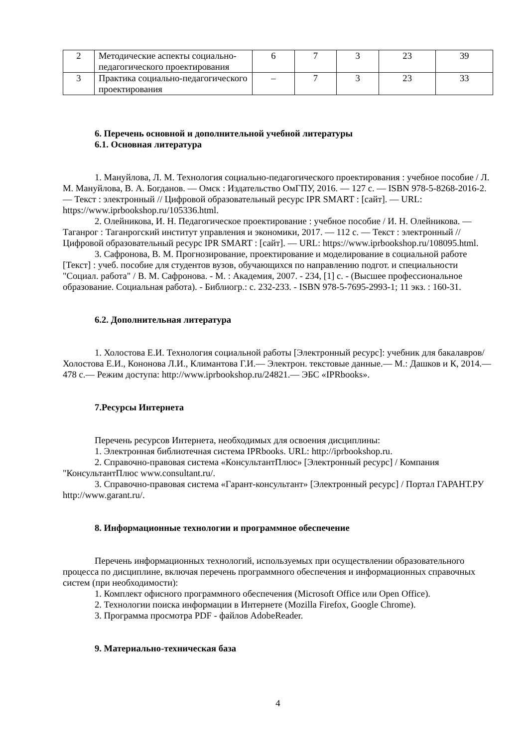| 2 | Методические аспекты социально-педагогического проектирования | 6 | 7 | 3 | 23 | 39 |
| 3 | Практика социально-педагогического проектирования | – | 7 | 3 | 23 | 33 |
6. Перечень основной и дополнительной учебной литературы
6.1. Основная литература
1. Мануйлова, Л. М. Технология социально-педагогического проектирования : учебное пособие / Л. М. Мануйлова, В. А. Богданов. — Омск : Издательство ОмГПУ, 2016. — 127 c. — ISBN 978-5-8268-2016-2. — Текст : электронный // Цифровой образовательный ресурс IPR SMART : [сайт]. — URL: https://www.iprbookshop.ru/105336.html.
2. Олейникова, И. Н. Педагогическое проектирование : учебное пособие / И. Н. Олейникова. — Таганрог : Таганрогский институт управления и экономики, 2017. — 112 c. — Текст : электронный // Цифровой образовательный ресурс IPR SMART : [сайт]. — URL: https://www.iprbookshop.ru/108095.html.
3. Сафронова, В. М. Прогнозирование, проектирование и моделирование в социальной работе [Текст] : учеб. пособие для студентов вузов, обучающихся по направлению подгот. и специальности "Социал. работа" / В. М. Сафронова. - М. : Академия, 2007. - 234, [1] с. - (Высшее профессиональное образование. Социальная работа). - Библиогр.: с. 232-233. - ISBN 978-5-7695-2993-1; 11 экз. : 160-31.
6.2. Дополнительная литература
1. Холостова Е.И. Технология социальной работы [Электронный ресурс]: учебник для бакалавров/ Холостова Е.И., Кононова Л.И., Климантова Г.И.— Электрон. текстовые данные.— М.: Дашков и К, 2014.— 478 c.— Режим доступа: http://www.iprbookshop.ru/24821.— ЭБС «IPRbooks».
7.Ресурсы Интернета
Перечень ресурсов Интернета, необходимых для освоения дисциплины:
1. Электронная библиотечная система IPRbooks. URL: http://iprbookshop.ru.
2. Справочно-правовая система «КонсультантПлюс» [Электронный ресурс] / Компания "КонсультантПлюс www.consultant.ru/.
3. Справочно-правовая система «Гарант-консультант» [Электронный ресурс] / Портал ГАРАНТ.РУ http://www.garant.ru/.
8. Информационные технологии и программное обеспечение
Перечень информационных технологий, используемых при осуществлении образовательного процесса по дисциплине, включая перечень программного обеспечения и информационных справочных систем (при необходимости):
1. Комплект офисного программного обеспечения (Microsoft Office или Open Office).
2. Технологии поиска информации в Интернете (Mozilla Firefox, Google Chrome).
3. Программа просмотра PDF - файлов AdobeReader.
9. Материально-техническая база
4